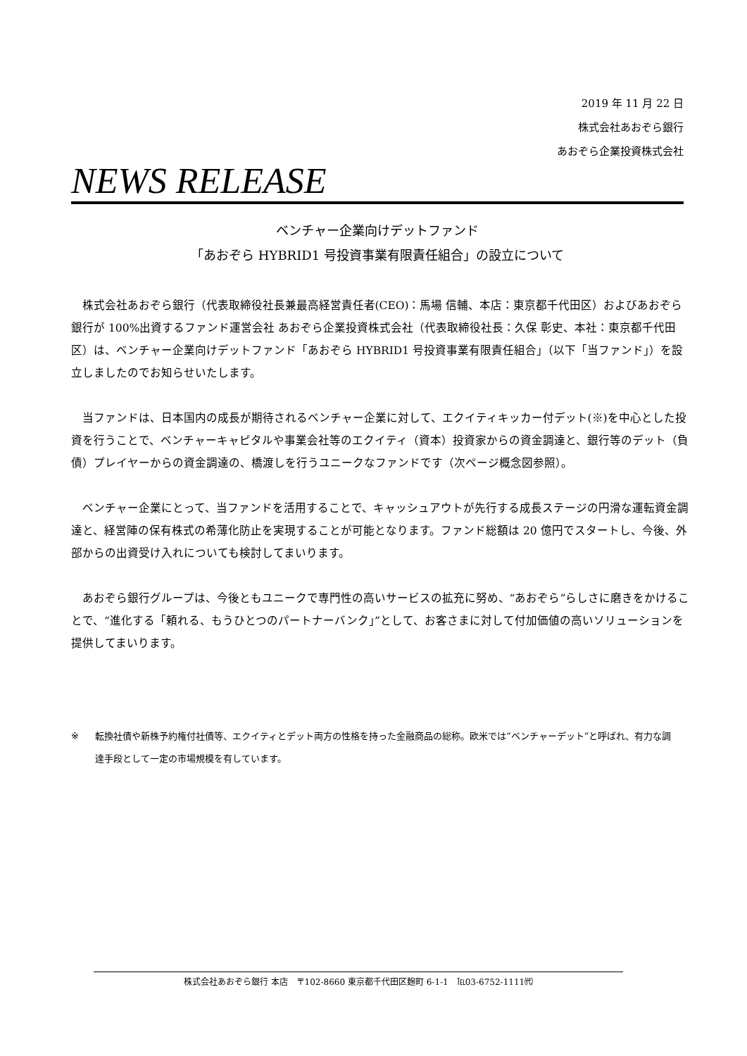2019 年 11 月 22 日
株式会社あおぞら銀行
あおぞら企業投資株式会社
NEWS RELEASE
ベンチャー企業向けデットファンド
「あおぞら HYBRID1 号投資事業有限責任組合」の設立について
株式会社あおぞら銀行（代表取締役社長兼最高経営責任者(CEO)：馬場 信輔、本店：東京都千代田区）およびあおぞら銀行が 100%出資するファンド運営会社 あおぞら企業投資株式会社（代表取締役社長：久保 彰史、本社：東京都千代田区）は、ベンチャー企業向けデットファンド「あおぞら HYBRID1 号投資事業有限責任組合」（以下「当ファンド」）を設立しましたのでお知らせいたします。
当ファンドは、日本国内の成長が期待されるベンチャー企業に対して、エクイティキッカー付デット(※)を中心とした投資を行うことで、ベンチャーキャピタルや事業会社等のエクイティ（資本）投資家からの資金調達と、銀行等のデット（負債）プレイヤーからの資金調達の、橋渡しを行うユニークなファンドです（次ページ概念図参照）。
ベンチャー企業にとって、当ファンドを活用することで、キャッシュアウトが先行する成長ステージの円滑な運転資金調達と、経営陣の保有株式の希薄化防止を実現することが可能となります。ファンド総額は 20 億円でスタートし、今後、外部からの出資受け入れについても検討してまいります。
あおぞら銀行グループは、今後ともユニークで専門性の高いサービスの拡充に努め、“あおぞら”らしさに磨きをかけることで、“進化する「頼れる、もうひとつのパートナーバンク」”として、お客さまに対して付加価値の高いソリューションを提供してまいります。
※ 転換社債や新株予約権付社債等、エクイティとデット両方の性格を持った金融商品の総称。欧米では“ベンチャーデット”と呼ばれ、有力な調達手段として一定の市場規模を有しています。
株式会社あおぞら銀行 本店　〒102-8660 東京都千代田区麹町 6-1-1　℡03-6752-1111㈹